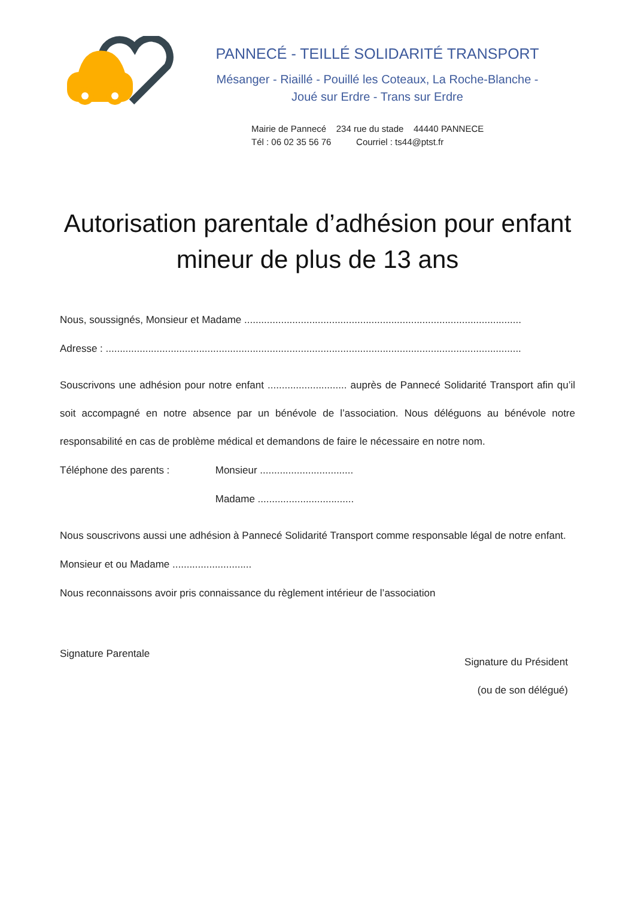PANNECÉ - TEILLÉ SOLIDARITÉ TRANSPORT
Mésanger - Riaillé - Pouillé les Coteaux, La Roche-Blanche -
Joué sur Erdre - Trans sur Erdre
Mairie de Pannecé 234 rue du stade 44440 PANNECE
Tél : 06 02 35 56 76 Courriel : ts44@ptst.fr
Autorisation parentale d’adhésion pour enfant mineur de plus de 13 ans
Nous, soussignés, Monsieur et Madame ..................................................................................................
Adresse : ...................................................................................................................................................
Souscrivons une adhésion pour notre enfant ............................ auprès de Pannecé Solidarité Transport afin qu’il soit accompagné en notre absence par un bénévole de l’association. Nous déléguons au bénévole notre responsabilité en cas de problème médical et demandons de faire le nécessaire en notre nom.
Téléphone des parents : Monsieur .................................
Madame ..................................
Nous souscrivons aussi une adhésion à Pannecé Solidarité Transport comme responsable légal de notre enfant.
Monsieur et ou Madame ............................
Nous reconnaissons avoir pris connaissance du règlement intérieur de l’association
Signature Parentale
Signature du Président
(ou de son délégué)